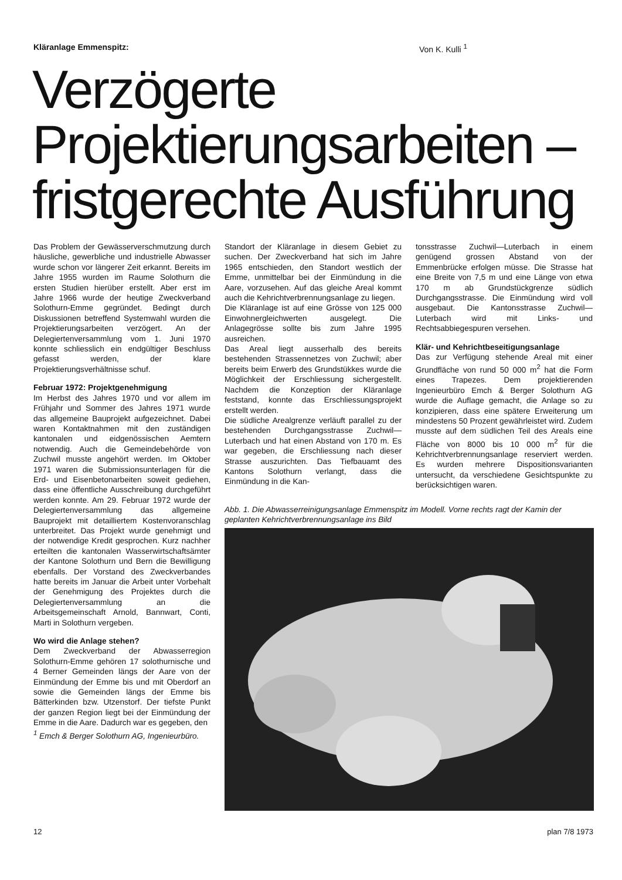Kläranlage Emmenspitz: Von K. Kulli <sup>1</sup>
Verzögerte
Projektierungsarbeiten –
fristgerechte Ausführung
Das Problem der Gewässerverschmutzung durch häusliche, gewerbliche und industrielle Abwasser wurde schon vor längerer Zeit erkannt. Bereits im Jahre 1955 wurden im Raume Solothurn die ersten Studien hierüber erstellt. Aber erst im Jahre 1966 wurde der heutige Zweckverband Solothurn-Emme gegründet. Bedingt durch Diskussionen betreffend Systemwahl wurden die Projektierungsarbeiten verzögert. An der Delegiertenversammlung vom 1. Juni 1970 konnte schliesslich ein endgültiger Beschluss gefasst werden, der klare Projektierungsverhältnisse schuf.
Februar 1972: Projektgenehmigung
Im Herbst des Jahres 1970 und vor allem im Frühjahr und Sommer des Jahres 1971 wurde das allgemeine Bauprojekt aufgezeichnet. Dabei waren Kontaktnahmen mit den zuständigen kantonalen und eidgenössischen Aemtern notwendig. Auch die Gemeindebehörde von Zuchwil musste angehört werden. Im Oktober 1971 waren die Submissionsunterlagen für die Erd- und Eisenbetonarbeiten soweit gediehen, dass eine öffentliche Ausschreibung durchgeführt werden konnte. Am 29. Februar 1972 wurde der Delegiertenversammlung das allgemeine Bauprojekt mit detailliertem Kostenvoranschlag unterbreitet. Das Projekt wurde genehmigt und der notwendige Kredit gesprochen. Kurz nachher erteilten die kantonalen Wasserwirtschaftsämter der Kantone Solothurn und Bern die Bewilligung ebenfalls. Der Vorstand des Zweckverbandes hatte bereits im Januar die Arbeit unter Vorbehalt der Genehmigung des Projektes durch die Delegiertenversammlung an die Arbeitsgemeinschaft Arnold, Bannwart, Conti, Marti in Solothurn vergeben.
Wo wird die Anlage stehen?
Dem Zweckverband der Abwasserregion Solothurn-Emme gehören 17 solothurnische und 4 Berner Gemeinden längs der Aare von der Einmündung der Emme bis und mit Oberdorf an sowie die Gemeinden längs der Emme bis Bätterkinden bzw. Utzenstorf. Der tiefste Punkt der ganzen Region liegt bei der Einmündung der Emme in die Aare. Dadurch war es gegeben, den
<sup>1</sup> Emch & Berger Solothurn AG, Ingenieurbüro.
Standort der Kläranlage in diesem Gebiet zu suchen. Der Zweckverband hat sich im Jahre 1965 entschieden, den Standort westlich der Emme, unmittelbar bei der Einmündung in die Aare, vorzusehen. Auf das gleiche Areal kommt auch die Kehrichtverbrennungsanlage zu liegen.
Die Kläranlage ist auf eine Grösse von 125 000 Einwohnergleichwerten ausgelegt. Die Anlagegrösse sollte bis zum Jahre 1995 ausreichen.
Das Areal liegt ausserhalb des bereits bestehenden Strassennetzes von Zuchwil; aber bereits beim Erwerb des Grundstükkes wurde die Möglichkeit der Erschliessung sichergestellt. Nachdem die Konzeption der Kläranlage feststand, konnte das Erschliessungsprojekt erstellt werden.
Die südliche Arealgrenze verläuft parallel zu der bestehenden Durchgangsstrasse Zuchwil—Luterbach und hat einen Abstand von 170 m. Es war gegeben, die Erschliessung nach dieser Strasse auszurichten. Das Tiefbauamt des Kantons Solothurn verlangt, dass die Einmündung in die Kan-
tonsstrasse Zuchwil—Luterbach in einem genügend grossen Abstand von der Emmenbrücke erfolgen müsse. Die Strasse hat eine Breite von 7,5 m und eine Länge von etwa 170 m ab Grundstückgrenze südlich Durchgangsstrasse. Die Einmündung wird voll ausgebaut. Die Kantonsstrasse Zuchwil—Luterbach wird mit Links- und Rechtsabbiegespuren versehen.
Klär- und Kehrichtbeseitigungsanlage
Das zur Verfügung stehende Areal mit einer Grundfläche von rund 50 000 m<sup>2</sup> hat die Form eines Trapezes. Dem projektierenden Ingenieurbüro Emch & Berger Solothurn AG wurde die Auflage gemacht, die Anlage so zu konzipieren, dass eine spätere Erweiterung um mindestens 50 Prozent gewährleistet wird. Zudem musste auf dem südlichen Teil des Areals eine Fläche von 8000 bis 10 000 m<sup>2</sup> für die Kehrichtverbrennungsanlage reserviert werden. Es wurden mehrere Dispositionsvarianten untersucht, da verschiedene Gesichtspunkte zu berücksichtigen waren.
Abb. 1. Die Abwasserreinigungsanlage Emmenspitz im Modell. Vorne rechts ragt der Kamin der geplanten Kehrichtverbrennungsanlage ins Bild
12 plan 7/8 1973